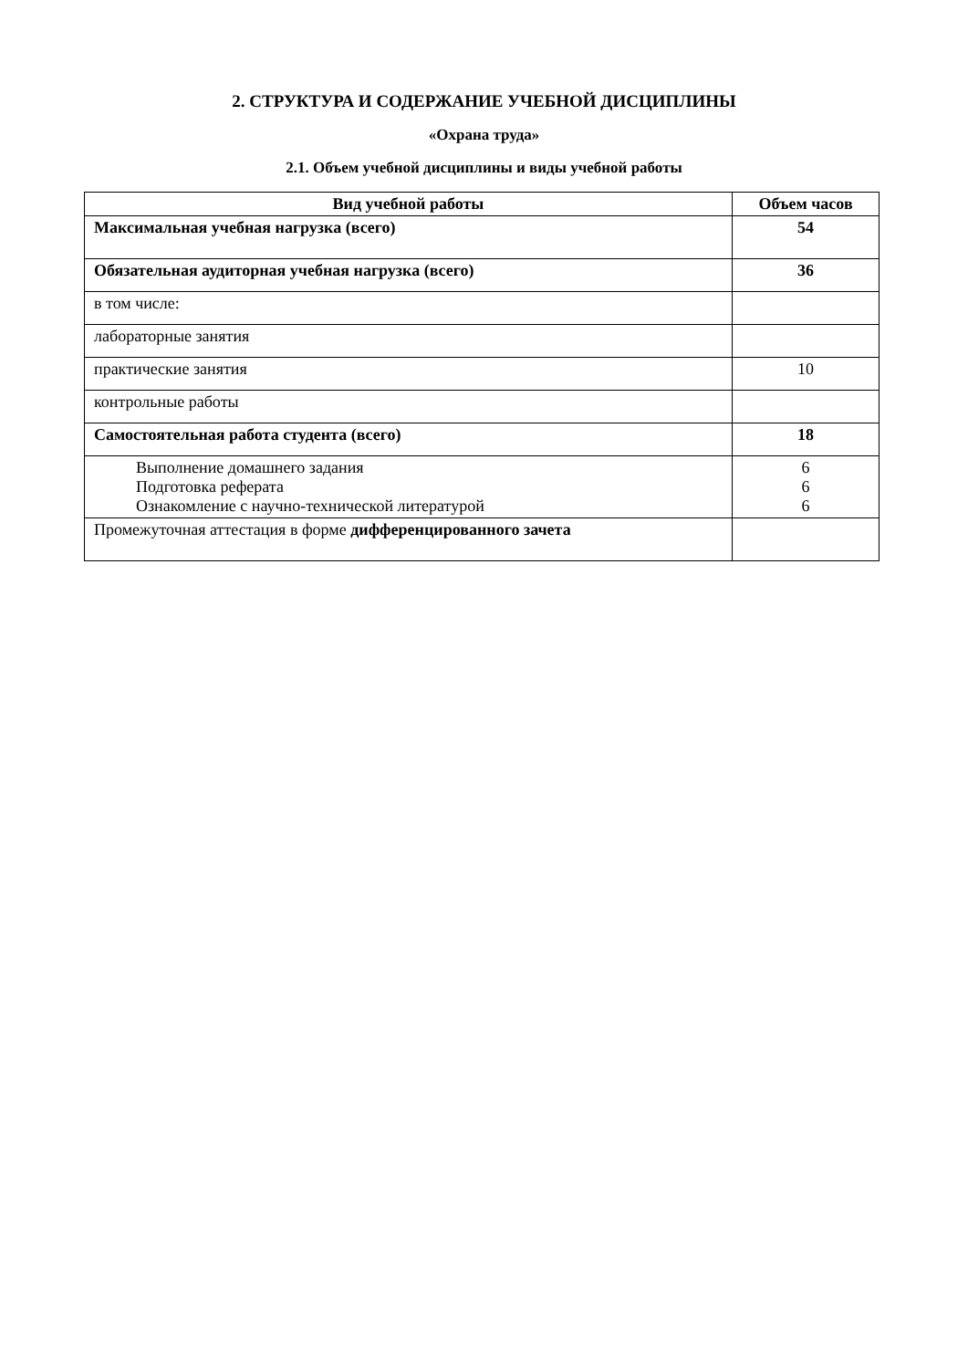2. СТРУКТУРА И СОДЕРЖАНИЕ УЧЕБНОЙ ДИСЦИПЛИНЫ
«Охрана труда»
2.1. Объем учебной дисциплины и виды учебной работы
| Вид учебной работы | Объем часов |
| --- | --- |
| Максимальная учебная нагрузка (всего) | 54 |
| Обязательная аудиторная учебная нагрузка (всего) | 36 |
| в том числе: | |
| лабораторные занятия | |
| практические занятия | 10 |
| контрольные работы | |
| Самостоятельная работа студента (всего) | 18 |
| Выполнение домашнего задания Подготовка реферата Ознакомление с научно-технической литературой | 6 6 6 |
| Промежуточная аттестация в форме дифференцированного зачета | |